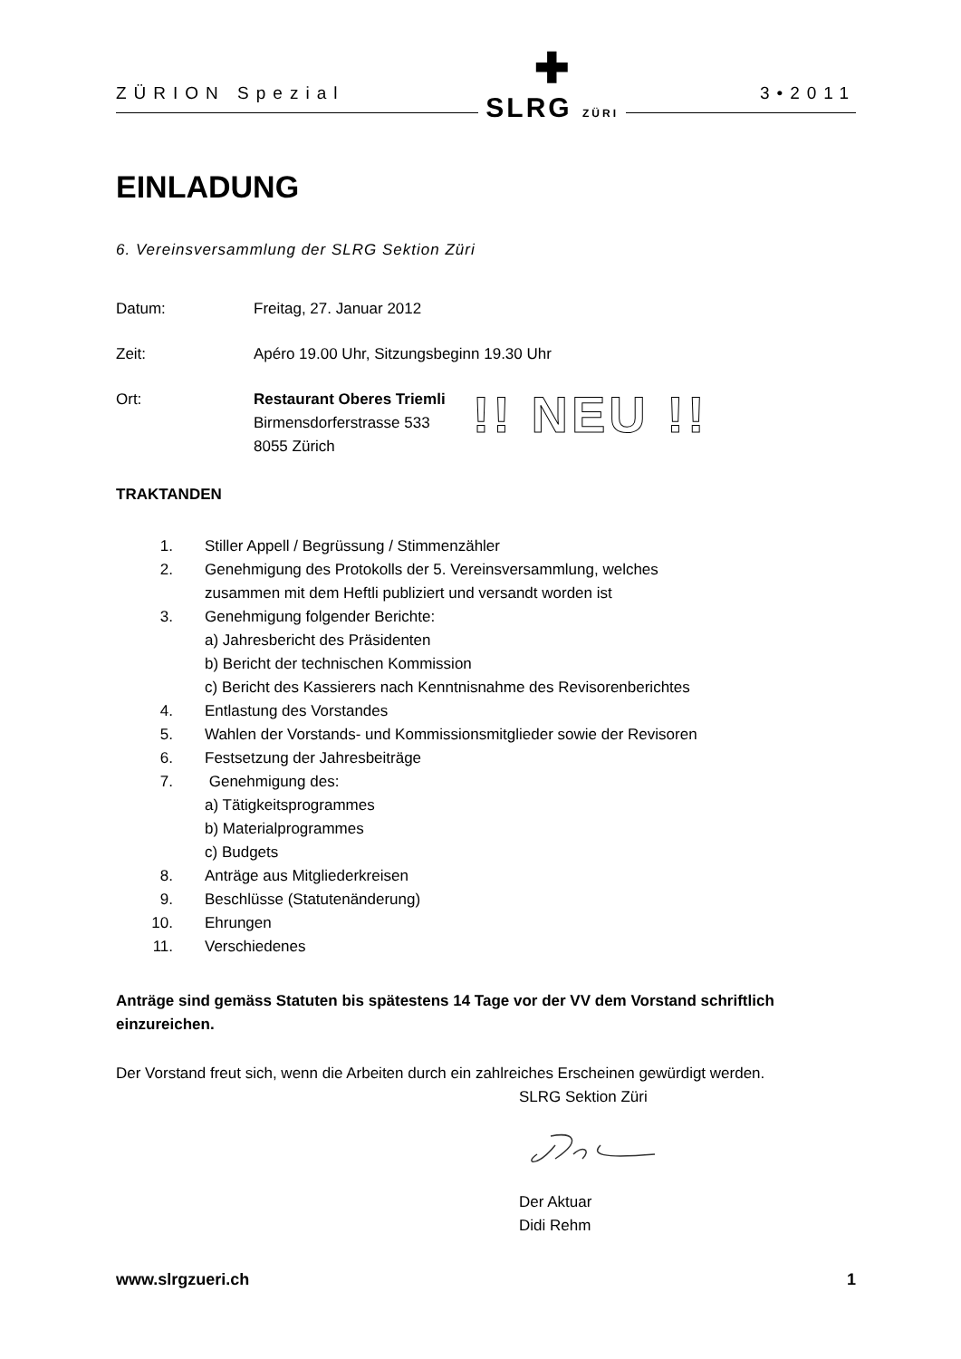ZÜRION Spezial ✚
SLRG ZÜRI 3•2011
EINLADUNG
6. Vereinsversammlung der SLRG Sektion Züri
Datum: Freitag, 27. Januar 2012
Zeit: Apéro 19.00 Uhr, Sitzungsbeginn 19.30 Uhr
Ort: Restaurant Oberes Triemli
Birmensdorferstrasse 533
8055 Zürich
!! NEU !!
TRAKTANDEN
1. Stiller Appell / Begrüssung / Stimmenzähler
2. Genehmigung des Protokolls der 5. Vereinsversammlung, welches
zusammen mit dem Heftli publiziert und versandt worden ist
3. Genehmigung folgender Berichte:
a) Jahresbericht des Präsidenten
b) Bericht der technischen Kommission
c) Bericht des Kassierers nach Kenntnisnahme des Revisorenberichtes
4. Entlastung des Vorstandes
5. Wahlen der Vorstands- und Kommissionsmitglieder sowie der Revisoren
6. Festsetzung der Jahresbeiträge
7. Genehmigung des:
a) Tätigkeitsprogrammes
b) Materialprogrammes
c) Budgets
8. Anträge aus Mitgliederkreisen
9. Beschlüsse (Statutenänderung)
10. Ehrungen
11. Verschiedenes
Anträge sind gemäss Statuten bis spätestens 14 Tage vor der VV dem Vorstand schriftlich einzureichen.
Der Vorstand freut sich, wenn die Arbeiten durch ein zahlreiches Erscheinen gewürdigt werden.
SLRG Sektion Züri Der Aktuar
Didi Rehm
www.slrgzueri.ch 1